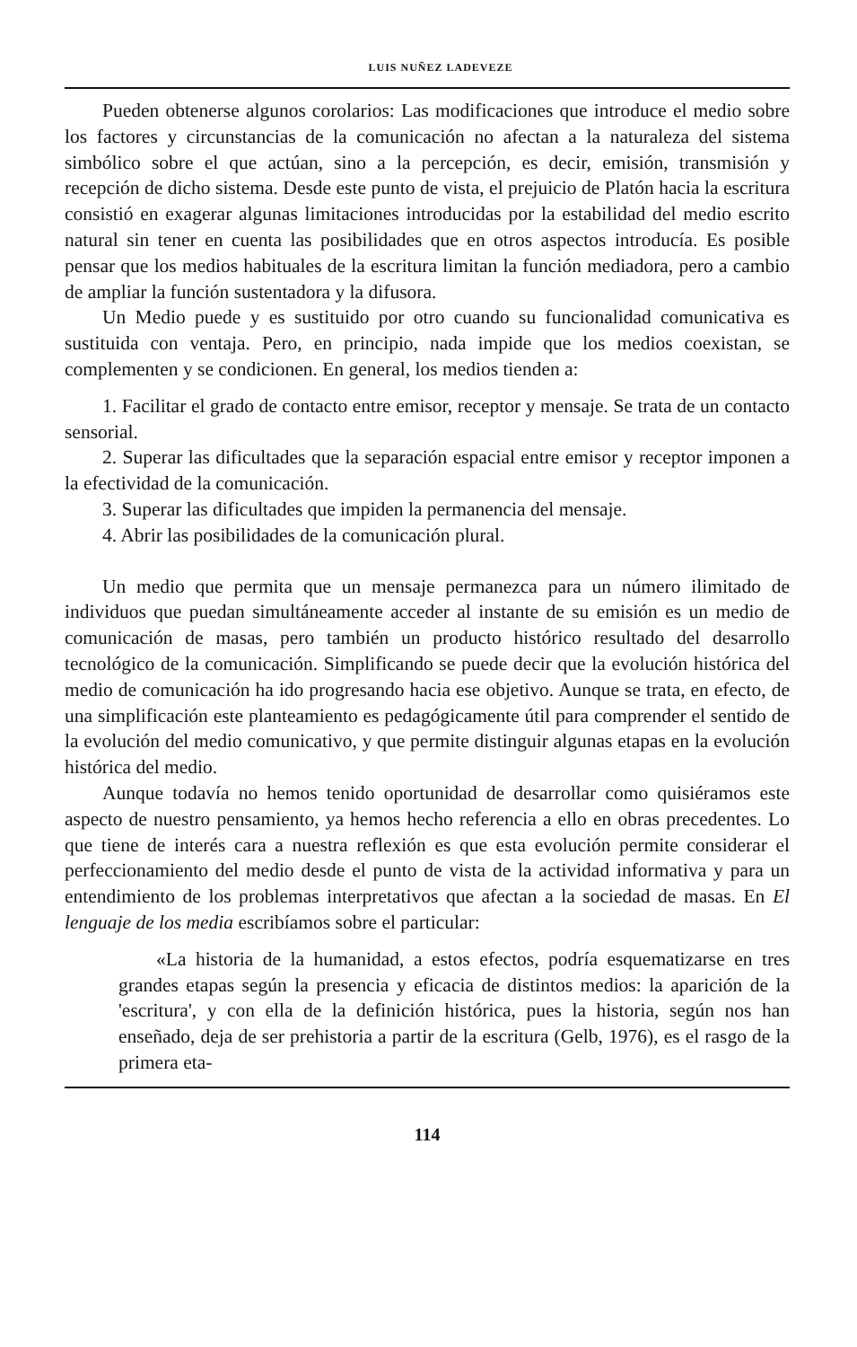LUIS NUÑEZ LADEVEZE
Pueden obtenerse algunos corolarios: Las modificaciones que introduce el medio sobre los factores y circunstancias de la comunicación no afectan a la naturaleza del sistema simbólico sobre el que actúan, sino a la percepción, es decir, emisión, transmisión y recepción de dicho sistema. Desde este punto de vista, el prejuicio de Platón hacia la escritura consistió en exagerar algunas limitaciones introducidas por la estabilidad del medio escrito natural sin tener en cuenta las posibilidades que en otros aspectos introducía. Es posible pensar que los medios habituales de la escritura limitan la función mediadora, pero a cambio de ampliar la función sustentadora y la difusora.
Un Medio puede y es sustituido por otro cuando su funcionalidad comunicativa es sustituida con ventaja. Pero, en principio, nada impide que los medios coexistan, se complementen y se condicionen. En general, los medios tienden a:
1. Facilitar el grado de contacto entre emisor, receptor y mensaje. Se trata de un contacto sensorial.
2. Superar las dificultades que la separación espacial entre emisor y receptor imponen a la efectividad de la comunicación.
3. Superar las dificultades que impiden la permanencia del mensaje.
4. Abrir las posibilidades de la comunicación plural.
Un medio que permita que un mensaje permanezca para un número ilimitado de individuos que puedan simultáneamente acceder al instante de su emisión es un medio de comunicación de masas, pero también un producto histórico resultado del desarrollo tecnológico de la comunicación. Simplificando se puede decir que la evolución histórica del medio de comunicación ha ido progresando hacia ese objetivo. Aunque se trata, en efecto, de una simplificación este planteamiento es pedagógicamente útil para comprender el sentido de la evolución del medio comunicativo, y que permite distinguir algunas etapas en la evolución histórica del medio.
Aunque todavía no hemos tenido oportunidad de desarrollar como quisiéramos este aspecto de nuestro pensamiento, ya hemos hecho referencia a ello en obras precedentes. Lo que tiene de interés cara a nuestra reflexión es que esta evolución permite considerar el perfeccionamiento del medio desde el punto de vista de la actividad informativa y para un entendimiento de los problemas interpretativos que afectan a la sociedad de masas. En El lenguaje de los media escribíamos sobre el particular:
«La historia de la humanidad, a estos efectos, podría esquematizarse en tres grandes etapas según la presencia y eficacia de distintos medios: la aparición de la 'escritura', y con ella de la definición histórica, pues la historia, según nos han enseñado, deja de ser prehistoria a partir de la escritura (Gelb, 1976), es el rasgo de la primera eta-
114